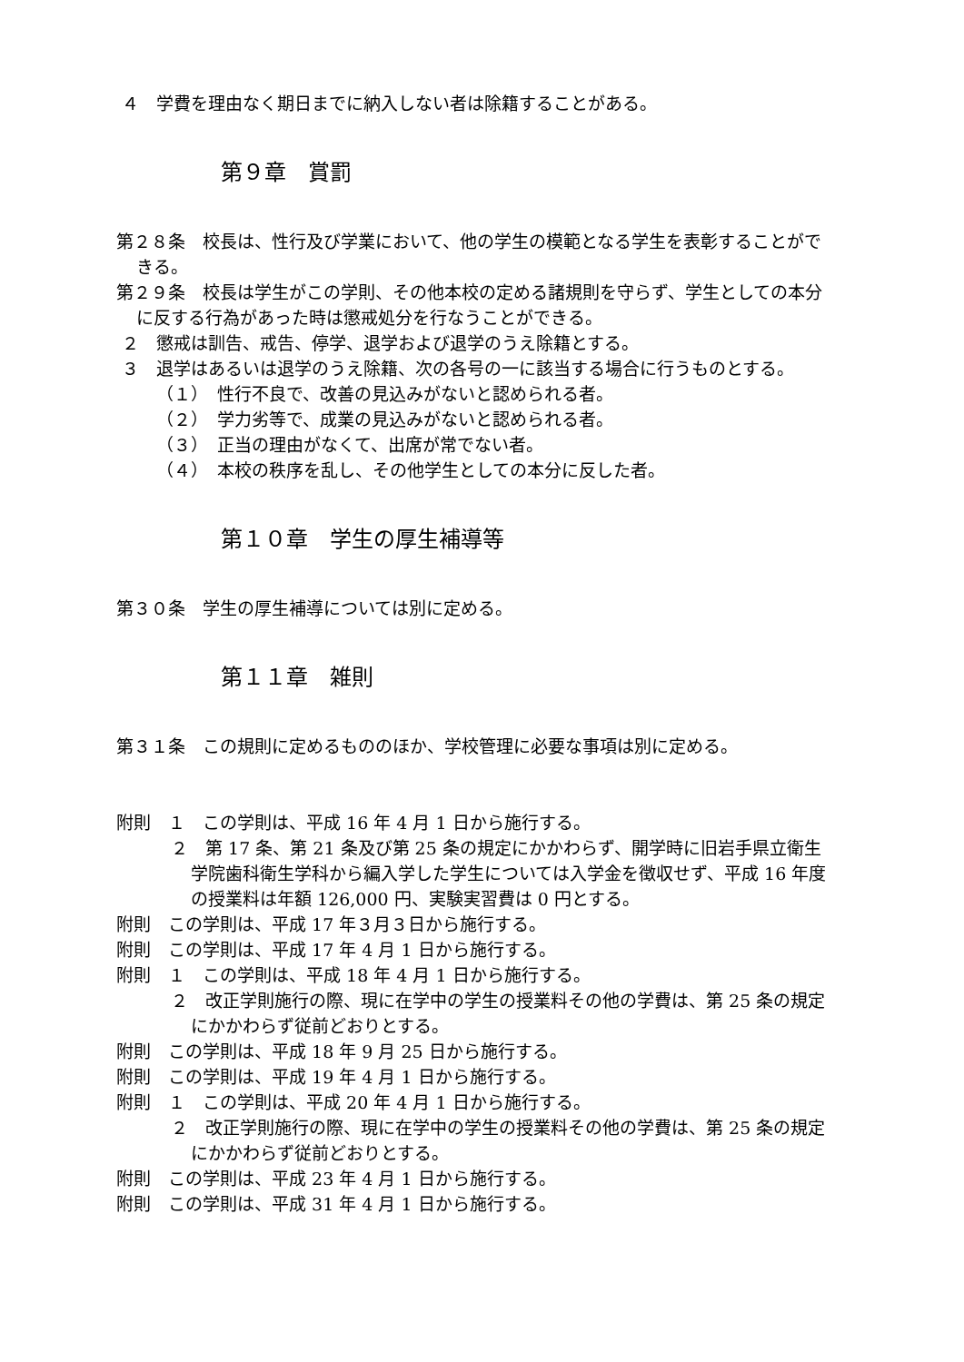４　学費を理由なく期日までに納入しない者は除籍することがある。
第９章　賞罰
第２８条　校長は、性行及び学業において、他の学生の模範となる学生を表彰することができる。
第２９条　校長は学生がこの学則、その他本校の定める諸規則を守らず、学生としての本分に反する行為があった時は懲戒処分を行なうことができる。
２　懲戒は訓告、戒告、停学、退学および退学のうえ除籍とする。
３　退学はあるいは退学のうえ除籍、次の各号の一に該当する場合に行うものとする。
（１）　性行不良で、改善の見込みがないと認められる者。
（２）　学力劣等で、成業の見込みがないと認められる者。
（３）　正当の理由がなくて、出席が常でない者。
（４）　本校の秩序を乱し、その他学生としての本分に反した者。
第１０章　学生の厚生補導等
第３０条　学生の厚生補導については別に定める。
第１１章　雑則
第３１条　この規則に定めるもののほか、学校管理に必要な事項は別に定める。
附則　１　この学則は、平成 16 年 4 月 1 日から施行する。
２　第 17 条、第 21 条及び第 25 条の規定にかかわらず、開学時に旧岩手県立衛生学院歯科衛生学科から編入学した学生については入学金を徴収せず、平成 16 年度の授業料は年額 126,000 円、実験実習費は 0 円とする。
附則　この学則は、平成 17 年３月３日から施行する。
附則　この学則は、平成 17 年 4 月 1 日から施行する。
附則　１　この学則は、平成 18 年 4 月 1 日から施行する。
２　改正学則施行の際、現に在学中の学生の授業料その他の学費は、第 25 条の規定にかかわらず従前どおりとする。
附則　この学則は、平成 18 年 9 月 25 日から施行する。
附則　この学則は、平成 19 年 4 月 1 日から施行する。
附則　１　この学則は、平成 20 年 4 月 1 日から施行する。
２　改正学則施行の際、現に在学中の学生の授業料その他の学費は、第 25 条の規定にかかわらず従前どおりとする。
附則　この学則は、平成 23 年 4 月 1 日から施行する。
附則　この学則は、平成 31 年 4 月 1 日から施行する。